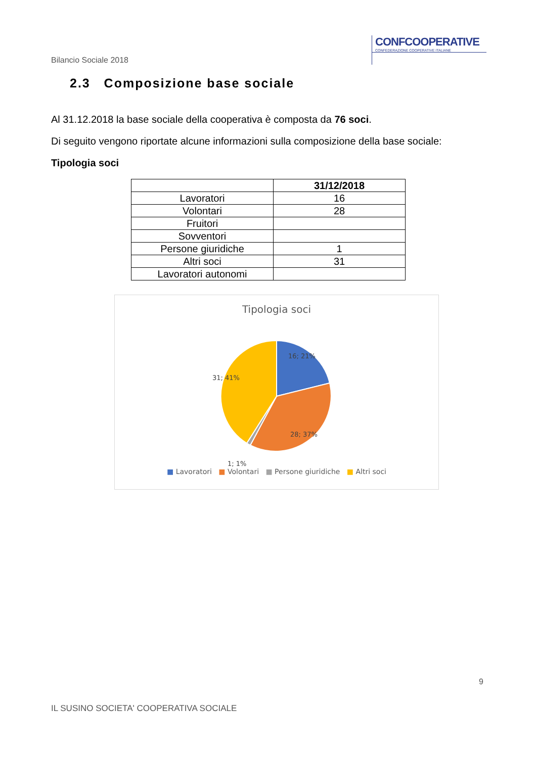CONFCOOPERATIVE
CONFEDERAZIONE COOPERATIVE ITALIANE
Bilancio Sociale 2018
2.3 Composizione base sociale
Al 31.12.2018 la base sociale della cooperativa è composta da 76 soci.
Di seguito vengono riportate alcune informazioni sulla composizione della base sociale:
Tipologia soci
| | 31/12/2018 |
| --- | --- |
| Lavoratori | 16 |
| Volontari | 28 |
| Fruitori | |
| Sovventori | |
| Persone giuridiche | 1 |
| Altri soci | 31 |
| Lavoratori autonomi | |
Tipologia soci
16; 21%
28; 37%
31; 41%
1; 1%
■ Lavoratori ■ Volontari ■ Persone giuridiche ■ Altri soci
9
IL SUSINO SOCIETA' COOPERATIVA SOCIALE